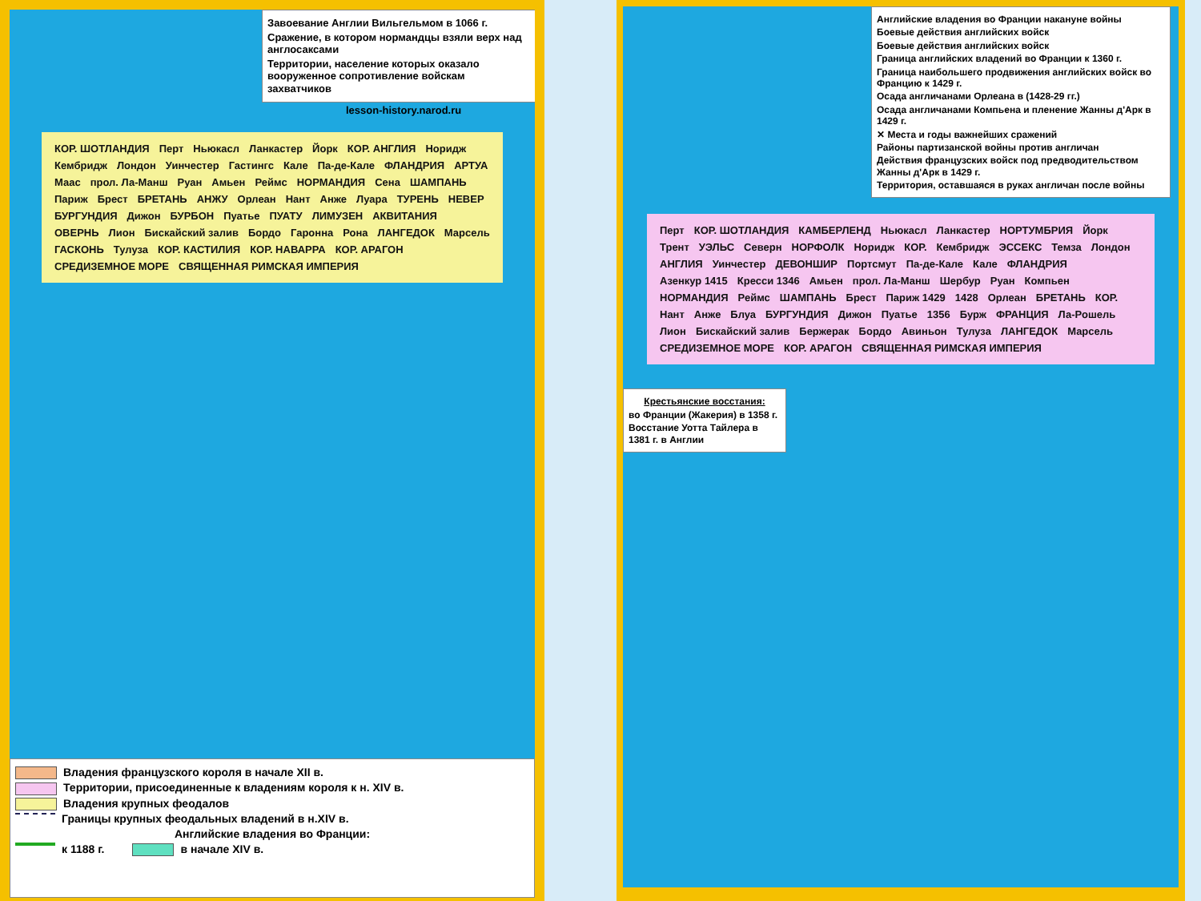Завоевание Англии Вильгельмом в 1066 г.
Сражение, в котором нормандцы взяли верх над англосаксами
Территории, население которых оказало вооруженное сопротивление войскам захватчиков
lesson-history.narod.ru
КОР. ШОТЛАНДИЯ Перт Ньюкасл Ланкастер Йорк КОР. АНГЛИЯ Норидж Кембридж Лондон Уинчестер Гастингс Кале Па-де-Кале ФЛАНДРИЯ АРТУА Маас прол. Ла-Манш Руан Амьен Реймс НОРМАНДИЯ Сена ШАМПАНЬ Париж Брест БРЕТАНЬ АНЖУ Орлеан Нант Анже Луара ТУРЕНЬ НЕВЕР БУРГУНДИЯ Дижон БУРБОН Пуатье ПУАТУ ЛИМУЗЕН АКВИТАНИЯ ОВЕРНЬ Лион Бискайский залив Бордо Гаронна Рона ЛАНГЕДОК Марсель ГАСКОНЬ Тулуза КОР. КАСТИЛИЯ КОР. НАВАРРА КОР. АРАГОН СРЕДИЗЕМНОЕ МОРЕ СВЯЩЕННАЯ РИМСКАЯ ИМПЕРИЯ
Владения французского короля в начале XII в.
Территории, присоединенные к владениям короля к н. XIV в.
Владения крупных феодалов
Границы крупных феодальных владений в н.XIV в.
Английские владения во Франции:
к 1188 г. в начале XIV в.
Английские владения во Франции накануне войны
Боевые действия английских войск
Боевые действия английских войск
Граница английских владений во Франции к 1360 г.
Граница наибольшего продвижения английских войск во Францию к 1429 г.
Осада англичанами Орлеана в (1428-29 гг.)
Осада англичанами Компьена и пленение Жанны д'Арк в 1429 г.
✕ Места и годы важнейших сражений
Районы партизанской войны против англичан
Действия французских войск под предводительством Жанны д'Арк в 1429 г.
Территория, оставшаяся в руках англичан после войны
Перт КОР. ШОТЛАНДИЯ КАМБЕРЛЕНД Ньюкасл Ланкастер НОРТУМБРИЯ Йорк Трент УЭЛЬС Северн НОРФОЛК Норидж КОР. Кембридж ЭССЕКС Темза Лондон АНГЛИЯ Уинчестер ДЕВОНШИР Портсмут Па-де-Кале Кале ФЛАНДРИЯ Азенкур 1415 Кресси 1346 Амьен прол. Ла-Манш Шербур Руан Компьен НОРМАНДИЯ Реймс ШАМПАНЬ Брест Париж 1429 1428 Орлеан БРЕТАНЬ КОР. Нант Анже Блуа БУРГУНДИЯ Дижон Пуатье 1356 Бурж ФРАНЦИЯ Ла-Рошель Лион Бискайский залив Бержерак Бордо Авиньон Тулуза ЛАНГЕДОК Марсель СРЕДИЗЕМНОЕ МОРЕ КОР. АРАГОН СВЯЩЕННАЯ РИМСКАЯ ИМПЕРИЯ
Крестьянские восстания:
во Франции (Жакерия) в 1358 г.
Восстание Уотта Тайлера в 1381 г. в Англии